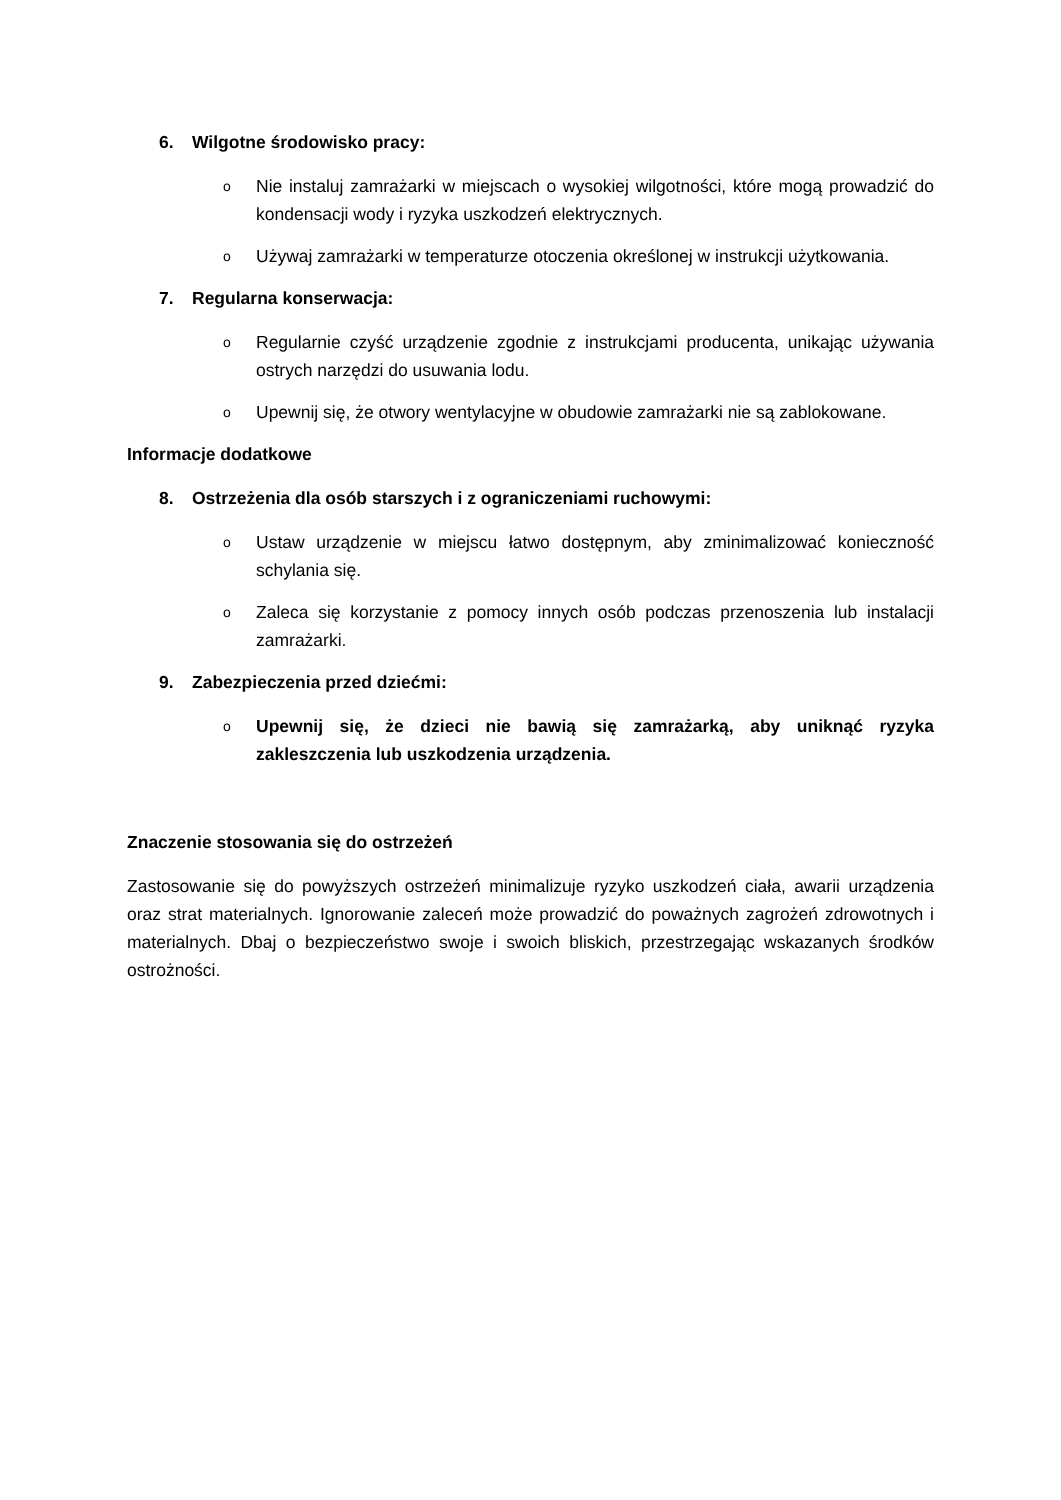6. Wilgotne środowisko pracy:
o Nie instaluj zamrażarki w miejscach o wysokiej wilgotności, które mogą prowadzić do kondensacji wody i ryzyka uszkodzeń elektrycznych.
o Używaj zamrażarki w temperaturze otoczenia określonej w instrukcji użytkowania.
7. Regularna konserwacja:
o Regularnie czyść urządzenie zgodnie z instrukcjami producenta, unikając używania ostrych narzędzi do usuwania lodu.
o Upewnij się, że otwory wentylacyjne w obudowie zamrażarki nie są zablokowane.
Informacje dodatkowe
8. Ostrzeżenia dla osób starszych i z ograniczeniami ruchowymi:
o Ustaw urządzenie w miejscu łatwo dostępnym, aby zminimalizować konieczność schylania się.
o Zaleca się korzystanie z pomocy innych osób podczas przenoszenia lub instalacji zamrażarki.
9. Zabezpieczenia przed dziećmi:
o Upewnij się, że dzieci nie bawią się zamrażarką, aby uniknąć ryzyka zakleszczenia lub uszkodzenia urządzenia.
Znaczenie stosowania się do ostrzeżeń
Zastosowanie się do powyższych ostrzeżeń minimalizuje ryzyko uszkodzeń ciała, awarii urządzenia oraz strat materialnych. Ignorowanie zaleceń może prowadzić do poważnych zagrożeń zdrowotnych i materialnych. Dbaj o bezpieczeństwo swoje i swoich bliskich, przestrzegając wskazanych środków ostrożności.